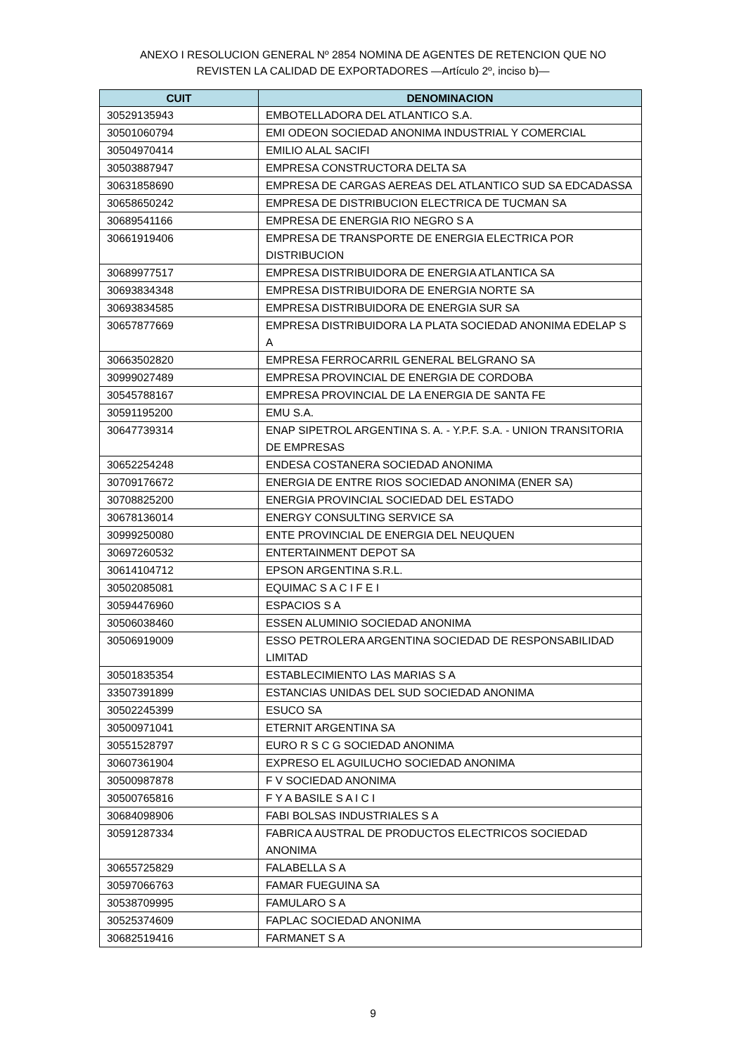ANEXO I RESOLUCION GENERAL Nº 2854 NOMINA DE AGENTES DE RETENCION QUE NO
REVISTEN LA CALIDAD DE EXPORTADORES —Artículo 2º, inciso b)—
| CUIT | DENOMINACION |
| --- | --- |
| 30529135943 | EMBOTELLADORA DEL ATLANTICO S.A. |
| 30501060794 | EMI ODEON SOCIEDAD ANONIMA INDUSTRIAL Y COMERCIAL |
| 30504970414 | EMILIO ALAL SACIFI |
| 30503887947 | EMPRESA CONSTRUCTORA DELTA SA |
| 30631858690 | EMPRESA DE CARGAS AEREAS DEL ATLANTICO SUD SA EDCADASSA |
| 30658650242 | EMPRESA DE DISTRIBUCION ELECTRICA DE TUCMAN SA |
| 30689541166 | EMPRESA DE ENERGIA RIO NEGRO S A |
| 30661919406 | EMPRESA DE TRANSPORTE DE ENERGIA ELECTRICA POR DISTRIBUCION |
| 30689977517 | EMPRESA DISTRIBUIDORA DE ENERGIA ATLANTICA SA |
| 30693834348 | EMPRESA DISTRIBUIDORA DE ENERGIA NORTE SA |
| 30693834585 | EMPRESA DISTRIBUIDORA DE ENERGIA SUR SA |
| 30657877669 | EMPRESA DISTRIBUIDORA LA PLATA SOCIEDAD ANONIMA EDELAP S A |
| 30663502820 | EMPRESA FERROCARRIL GENERAL BELGRANO SA |
| 30999027489 | EMPRESA PROVINCIAL DE ENERGIA DE CORDOBA |
| 30545788167 | EMPRESA PROVINCIAL DE LA ENERGIA DE SANTA FE |
| 30591195200 | EMU S.A. |
| 30647739314 | ENAP SIPETROL ARGENTINA S. A. - Y.P.F. S.A. - UNION TRANSITORIA DE EMPRESAS |
| 30652254248 | ENDESA COSTANERA SOCIEDAD ANONIMA |
| 30709176672 | ENERGIA DE ENTRE RIOS SOCIEDAD ANONIMA (ENER SA) |
| 30708825200 | ENERGIA PROVINCIAL SOCIEDAD DEL ESTADO |
| 30678136014 | ENERGY CONSULTING SERVICE SA |
| 30999250080 | ENTE PROVINCIAL DE ENERGIA DEL NEUQUEN |
| 30697260532 | ENTERTAINMENT DEPOT SA |
| 30614104712 | EPSON ARGENTINA S.R.L. |
| 30502085081 | EQUIMAC S A C I F E I |
| 30594476960 | ESPACIOS S A |
| 30506038460 | ESSEN ALUMINIO SOCIEDAD ANONIMA |
| 30506919009 | ESSO PETROLERA ARGENTINA SOCIEDAD DE RESPONSABILIDAD LIMITAD |
| 30501835354 | ESTABLECIMIENTO LAS MARIAS S A |
| 33507391899 | ESTANCIAS UNIDAS DEL SUD SOCIEDAD ANONIMA |
| 30502245399 | ESUCO SA |
| 30500971041 | ETERNIT ARGENTINA SA |
| 30551528797 | EURO R S C G SOCIEDAD ANONIMA |
| 30607361904 | EXPRESO EL AGUILUCHO SOCIEDAD ANONIMA |
| 30500987878 | F V SOCIEDAD ANONIMA |
| 30500765816 | F Y A BASILE S A I C I |
| 30684098906 | FABI BOLSAS INDUSTRIALES S A |
| 30591287334 | FABRICA AUSTRAL DE PRODUCTOS ELECTRICOS SOCIEDAD ANONIMA |
| 30655725829 | FALABELLA S A |
| 30597066763 | FAMAR FUEGUINA SA |
| 30538709995 | FAMULARO S A |
| 30525374609 | FAPLAC SOCIEDAD ANONIMA |
| 30682519416 | FARMANET S A |
9